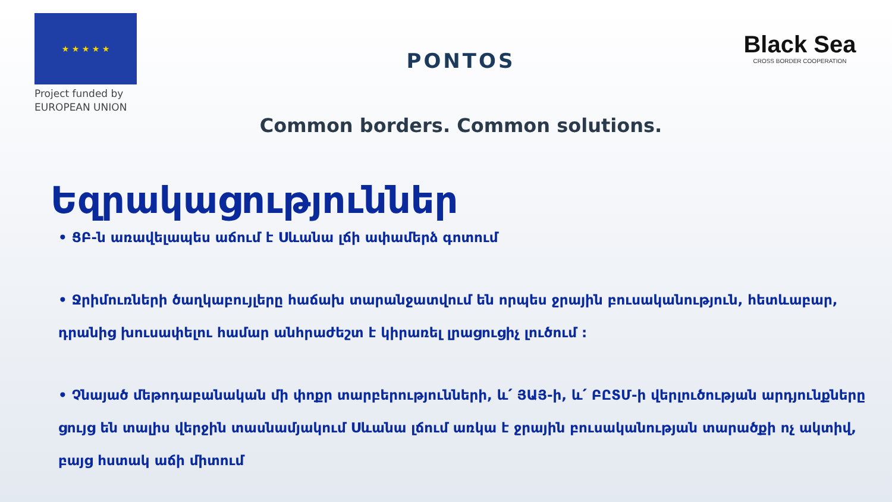★ ★ ★ ★ ★
Project funded by
EUROPEAN UNION
PONTOS
Common borders. Common solutions.
Black Sea
CROSS BORDER COOPERATION
Եզրակացություններ
• ՑԲ-ն առավելապես աճում է Սևանա լճի ափամերձ գոտում
• Ջրիմուռների ծաղկաբույլերը հաճախ տարանջատվում են որպես ջրային բուսականություն, հետևաբար, դրանից խուսափելու համար անհրաժեշտ է կիրառել լրացուցիչ լուծում :
• Չնայած մեթոդաբանական մի փոքր տարբերությունների, և՛ ՅԱՅ-ի, և՛ ԲԸՏՄ-ի վերլուծության արդյունքները ցույց են տալիս վերջին տասնամյակում Սևանա լճում առկա է ջրային բուսականության տարածքի ոչ ակտիվ, բայց հստակ աճի միտում